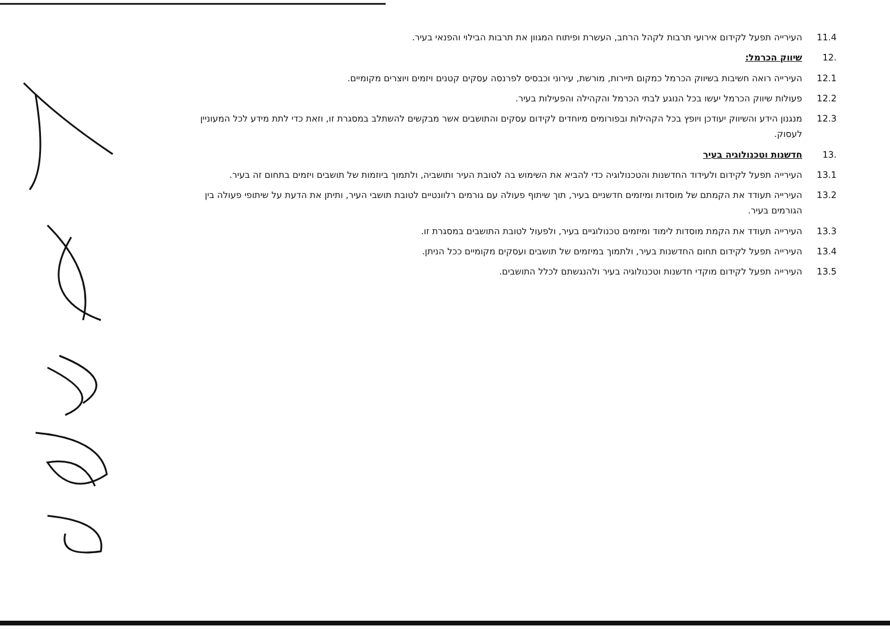11.4 העירייה תפעל לקידום אירועי תרבות לקהל הרחב, העשרת ופיתוח המגוון את תרבות הבילוי והפנאי בעיר.
.12 שיווק הכרמל:
12.1 העירייה רואה חשיבות בשיווק הכרמל כמקום תיירות, מורשת, עירוני וכבסיס לפרנסה עסקים קטנים ויזמים ויוצרים מקומיים.
12.2 פעולות שיווק הכרמל יעשו בכל הנוגע לבתי הכרמל והקהילה והפעילות בעיר.
12.3 מנגנון הידע והשיווק יעודכן ויופץ בכל הקהילות ובפורומים מיוחדים לקידום עסקים והתושבים אשר מבקשים להשתלב במסגרת זו, וזאת כדי לתת מידע לכל המעוניין לעסוק.
.13 חדשנות וטכנולוגיה בעיר
13.1 העירייה תפעל לקידום ולעידוד החדשנות והטכנולוגיה כדי להביא את השימוש בה לטובת העיר ותושביה, ולתמוך ביוזמות של תושבים ויזמים בתחום זה בעיר.
13.2 העירייה תעודד את הקמתם של מוסדות ומיזמים חדשניים בעיר, תוך שיתוף פעולה עם גורמים רלוונטיים לטובת תושבי העיר, ותיתן את הדעת על שיתופי פעולה בין הגורמים בעיר.
13.3 העירייה תעודד את הקמת מוסדות לימוד ומיזמים טכנולוגיים בעיר, ולפעול לטובת התושבים במסגרת זו.
13.4 העירייה תפעל לקידום תחום החדשנות בעיר, ולתמוך במיזמים של תושבים ועסקים מקומיים ככל הניתן.
13.5 העירייה תפעל לקידום מוקדי חדשנות וטכנולוגיה בעיר ולהנגשתם לכלל התושבים.